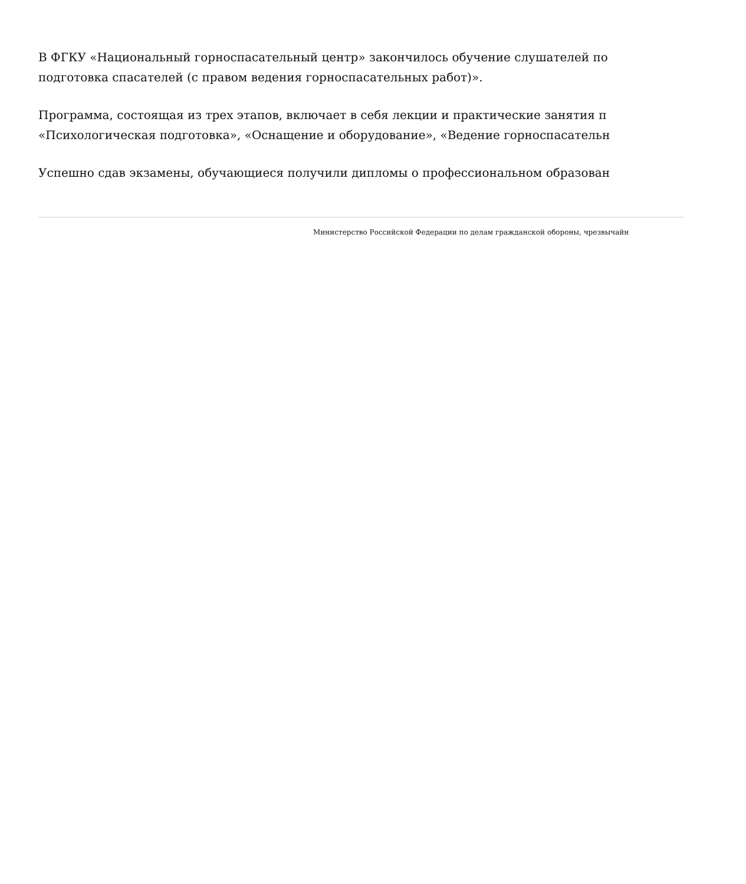В ФГКУ «Национальный горноспасательный центр» закончилось обучение слушателей по
подготовка спасателей (с правом ведения горноспасательных работ)».
Программа, состоящая из трех этапов, включает в себя лекции и практические занятия п
«Психологическая подготовка», «Оснащение и оборудование», «Ведение горноспасательн
Успешно сдав экзамены, обучающиеся получили дипломы о профессиональном образован
Министерство Российской Федерации по делам гражданской обороны, чрезвычайн